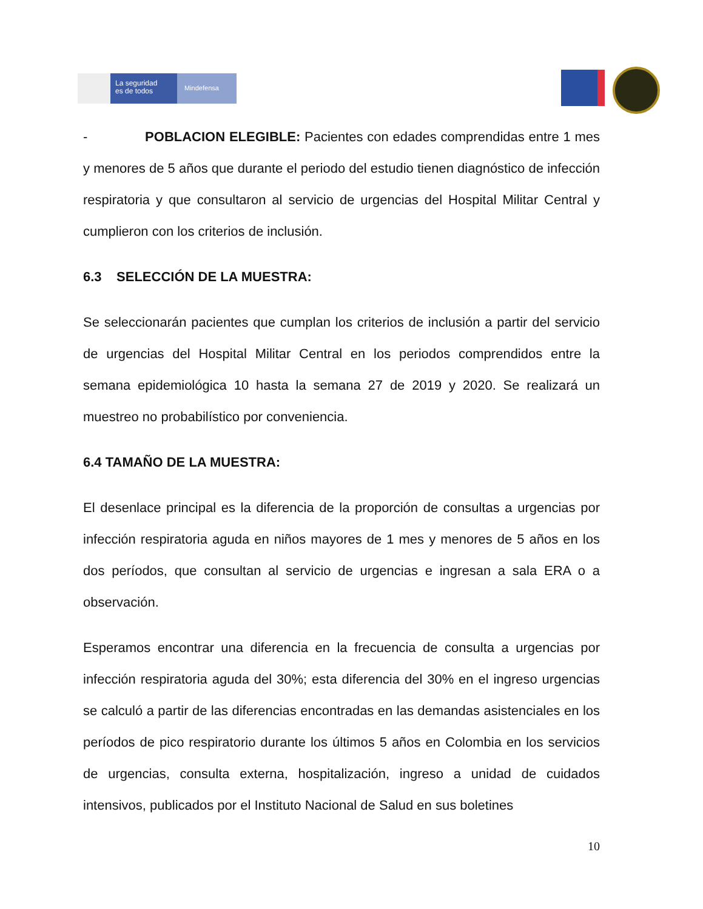La seguridad
es de todos
Mindefensa
- POBLACION ELEGIBLE: Pacientes con edades comprendidas entre 1 mes y menores de 5 años que durante el periodo del estudio tienen diagnóstico de infección respiratoria y que consultaron al servicio de urgencias del Hospital Militar Central y cumplieron con los criterios de inclusión.
6.3 SELECCIÓN DE LA MUESTRA:
Se seleccionarán pacientes que cumplan los criterios de inclusión a partir del servicio de urgencias del Hospital Militar Central en los periodos comprendidos entre la semana epidemiológica 10 hasta la semana 27 de 2019 y 2020. Se realizará un muestreo no probabilístico por conveniencia.
6.4 TAMAÑO DE LA MUESTRA:
El desenlace principal es la diferencia de la proporción de consultas a urgencias por infección respiratoria aguda en niños mayores de 1 mes y menores de 5 años en los dos períodos, que consultan al servicio de urgencias e ingresan a sala ERA o a observación.
Esperamos encontrar una diferencia en la frecuencia de consulta a urgencias por infección respiratoria aguda del 30%; esta diferencia del 30% en el ingreso urgencias se calculó a partir de las diferencias encontradas en las demandas asistenciales en los períodos de pico respiratorio durante los últimos 5 años en Colombia en los servicios de urgencias, consulta externa, hospitalización, ingreso a unidad de cuidados intensivos, publicados por el Instituto Nacional de Salud en sus boletines
10